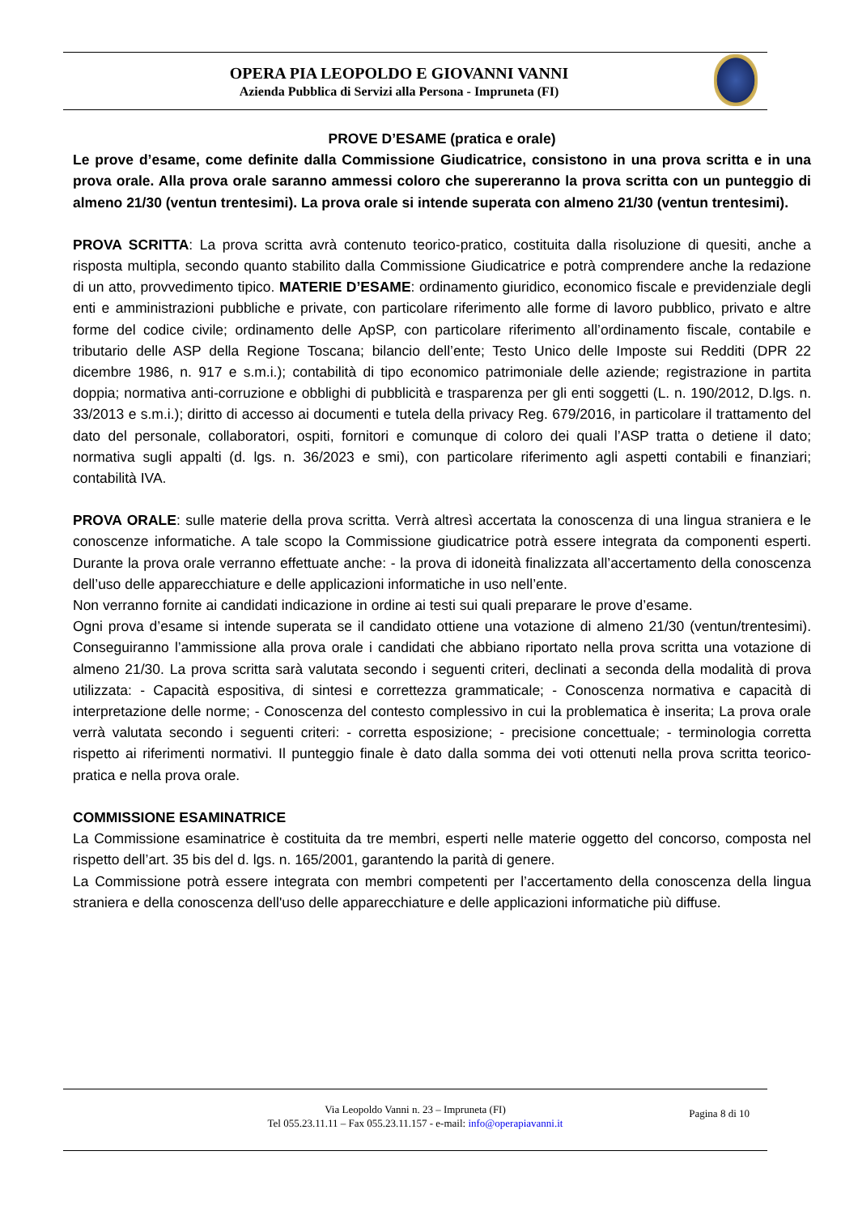OPERA PIA LEOPOLDO E GIOVANNI VANNI
Azienda Pubblica di Servizi alla Persona - Impruneta (FI)
PROVE D’ESAME (pratica e orale)
Le prove d’esame, come definite dalla Commissione Giudicatrice, consistono in una prova scritta e in una prova orale. Alla prova orale saranno ammessi coloro che supereranno la prova scritta con un punteggio di almeno 21/30 (ventun trentesimi). La prova orale si intende superata con almeno 21/30 (ventun trentesimi).
PROVA SCRITTA: La prova scritta avrà contenuto teorico-pratico, costituita dalla risoluzione di quesiti, anche a risposta multipla, secondo quanto stabilito dalla Commissione Giudicatrice e potrà comprendere anche la redazione di un atto, provvedimento tipico. MATERIE D’ESAME: ordinamento giuridico, economico fiscale e previdenziale degli enti e amministrazioni pubbliche e private, con particolare riferimento alle forme di lavoro pubblico, privato e altre forme del codice civile; ordinamento delle ApSP, con particolare riferimento all’ordinamento fiscale, contabile e tributario delle ASP della Regione Toscana; bilancio dell’ente; Testo Unico delle Imposte sui Redditi (DPR 22 dicembre 1986, n. 917 e s.m.i.); contabilità di tipo economico patrimoniale delle aziende; registrazione in partita doppia; normativa anti-corruzione e obblighi di pubblicità e trasparenza per gli enti soggetti (L. n. 190/2012, D.lgs. n. 33/2013 e s.m.i.); diritto di accesso ai documenti e tutela della privacy Reg. 679/2016, in particolare il trattamento del dato del personale, collaboratori, ospiti, fornitori e comunque di coloro dei quali l’ASP tratta o detiene il dato; normativa sugli appalti (d. lgs. n. 36/2023 e smi), con particolare riferimento agli aspetti contabili e finanziari; contabilità IVA.
PROVA ORALE: sulle materie della prova scritta. Verrà altresì accertata la conoscenza di una lingua straniera e le conoscenze informatiche. A tale scopo la Commissione giudicatrice potrà essere integrata da componenti esperti. Durante la prova orale verranno effettuate anche: - la prova di idoneità finalizzata all’accertamento della conoscenza dell’uso delle apparecchiature e delle applicazioni informatiche in uso nell’ente.
Non verranno fornite ai candidati indicazione in ordine ai testi sui quali preparare le prove d’esame.
Ogni prova d’esame si intende superata se il candidato ottiene una votazione di almeno 21/30 (ventun/trentesimi). Conseguiranno l’ammissione alla prova orale i candidati che abbiano riportato nella prova scritta una votazione di almeno 21/30. La prova scritta sarà valutata secondo i seguenti criteri, declinati a seconda della modalità di prova utilizzata: - Capacità espositiva, di sintesi e correttezza grammaticale; - Conoscenza normativa e capacità di interpretazione delle norme; - Conoscenza del contesto complessivo in cui la problematica è inserita; La prova orale verrà valutata secondo i seguenti criteri: - corretta esposizione; - precisione concettuale; - terminologia corretta rispetto ai riferimenti normativi. Il punteggio finale è dato dalla somma dei voti ottenuti nella prova scritta teorico-pratica e nella prova orale.
COMMISSIONE ESAMINATRICE
La Commissione esaminatrice è costituita da tre membri, esperti nelle materie oggetto del concorso, composta nel rispetto dell’art. 35 bis del d. lgs. n. 165/2001, garantendo la parità di genere.
La Commissione potrà essere integrata con membri competenti per l’accertamento della conoscenza della lingua straniera e della conoscenza dell'uso delle apparecchiature e delle applicazioni informatiche più diffuse.
Via Leopoldo Vanni n. 23 – Impruneta (FI)
Tel 055.23.11.11 – Fax 055.23.11.157 - e-mail: info@operapiavanni.it
Pagina 8 di 10